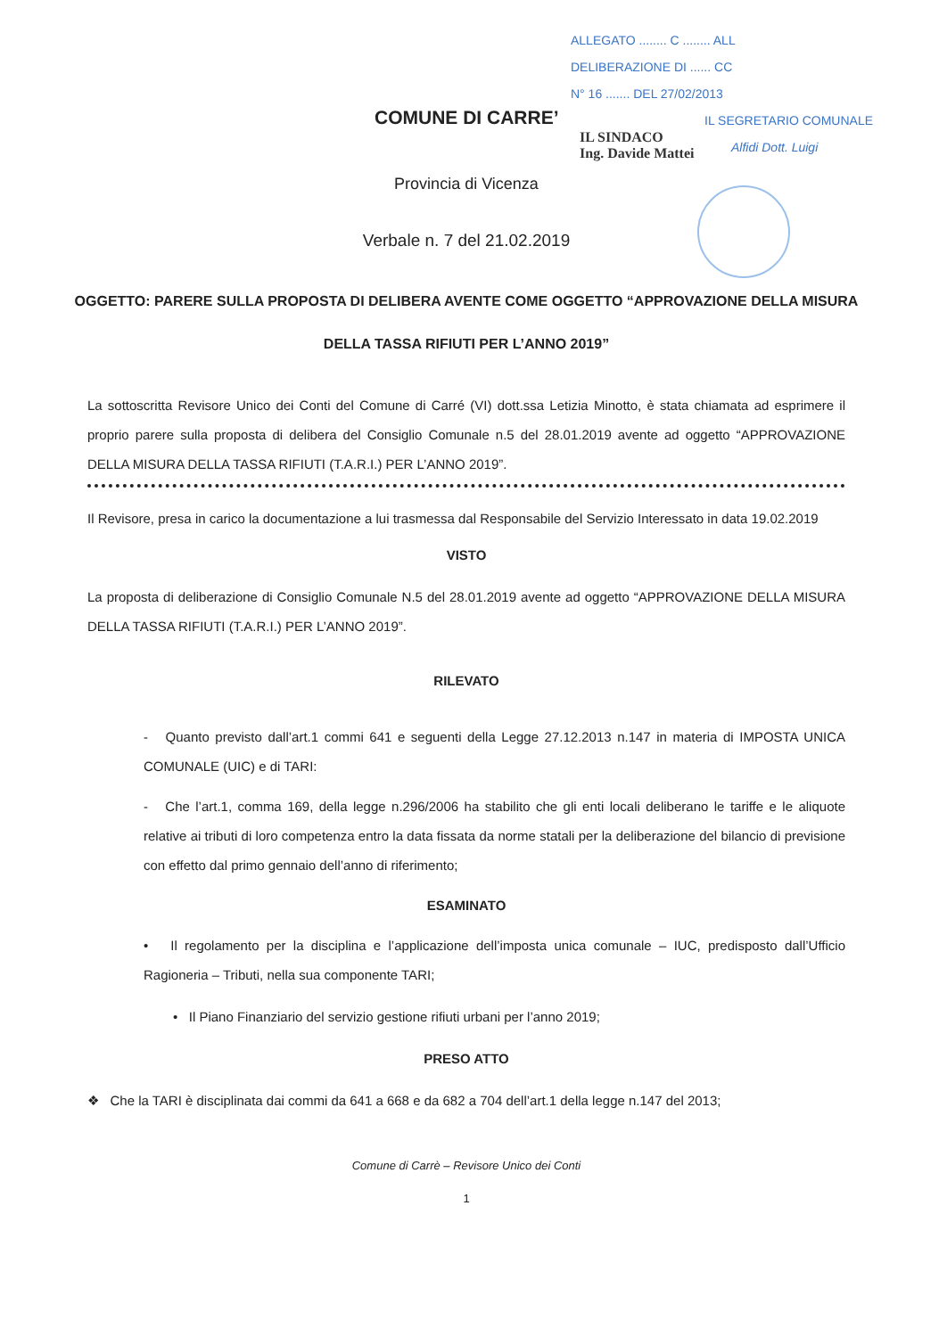ALLEGATO ........ C ........ ALL
DELIBERAZIONE DI ...... CC
N° 16 ....... DEL 27/02/2013
IL SEGRETARIO COMUNALE
Alfidi Dott. Luigi
IL SINDACO
Ing. Davide Mattei
COMUNE DI CARRE’
Provincia di Vicenza
Verbale n. 7 del 21.02.2019
OGGETTO: PARERE SULLA PROPOSTA DI DELIBERA AVENTE COME OGGETTO “APPROVAZIONE DELLA MISURA DELLA TASSA RIFIUTI PER L’ANNO 2019”
La sottoscritta Revisore Unico dei Conti del Comune di Carré (VI) dott.ssa Letizia Minotto, è stata chiamata ad esprimere il proprio parere sulla proposta di delibera del Consiglio Comunale n.5 del 28.01.2019 avente ad oggetto “APPROVAZIONE DELLA MISURA DELLA TASSA RIFIUTI (T.A.R.I.) PER L’ANNO 2019”.
Il Revisore, presa in carico la documentazione a lui trasmessa dal Responsabile del Servizio Interessato in data 19.02.2019
VISTO
La proposta di deliberazione di Consiglio Comunale N.5 del 28.01.2019 avente ad oggetto “APPROVAZIONE DELLA MISURA DELLA TASSA RIFIUTI (T.A.R.I.) PER L’ANNO 2019”.
RILEVATO
- Quanto previsto dall’art.1 commi 641 e seguenti della Legge 27.12.2013 n.147 in materia di IMPOSTA UNICA COMUNALE (UIC) e di TARI:
- Che l’art.1, comma 169, della legge n.296/2006 ha stabilito che gli enti locali deliberano le tariffe e le aliquote relative ai tributi di loro competenza entro la data fissata da norme statali per la deliberazione del bilancio di previsione con effetto dal primo gennaio dell’anno di riferimento;
ESAMINATO
• Il regolamento per la disciplina e l’applicazione dell’imposta unica comunale – IUC, predisposto dall’Ufficio Ragioneria – Tributi, nella sua componente TARI;
• Il Piano Finanziario del servizio gestione rifiuti urbani per l’anno 2019;
PRESO ATTO
❖ Che la TARI è disciplinata dai commi da 641 a 668 e da 682 a 704 dell’art.1 della legge n.147 del 2013;
Comune di Carrè – Revisore Unico dei Conti
1